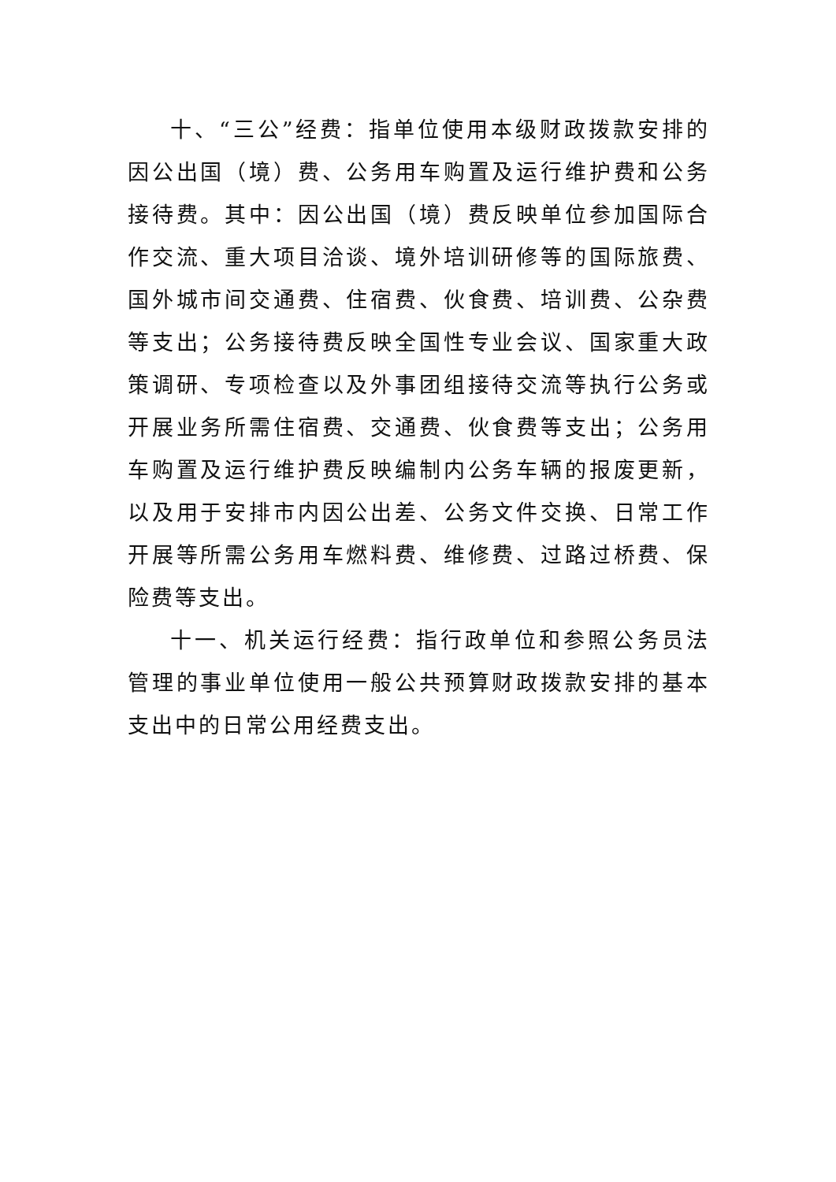十、“三公”经费：指单位使用本级财政拨款安排的因公出国（境）费、公务用车购置及运行维护费和公务接待费。其中：因公出国（境）费反映单位参加国际合作交流、重大项目洽谈、境外培训研修等的国际旅费、国外城市间交通费、住宿费、伙食费、培训费、公杂费等支出；公务接待费反映全国性专业会议、国家重大政策调研、专项检查以及外事团组接待交流等执行公务或开展业务所需住宿费、交通费、伙食费等支出；公务用车购置及运行维护费反映编制内公务车辆的报废更新，以及用于安排市内因公出差、公务文件交换、日常工作开展等所需公务用车燃料费、维修费、过路过桥费、保险费等支出。
十一、机关运行经费：指行政单位和参照公务员法管理的事业单位使用一般公共预算财政拨款安排的基本支出中的日常公用经费支出。